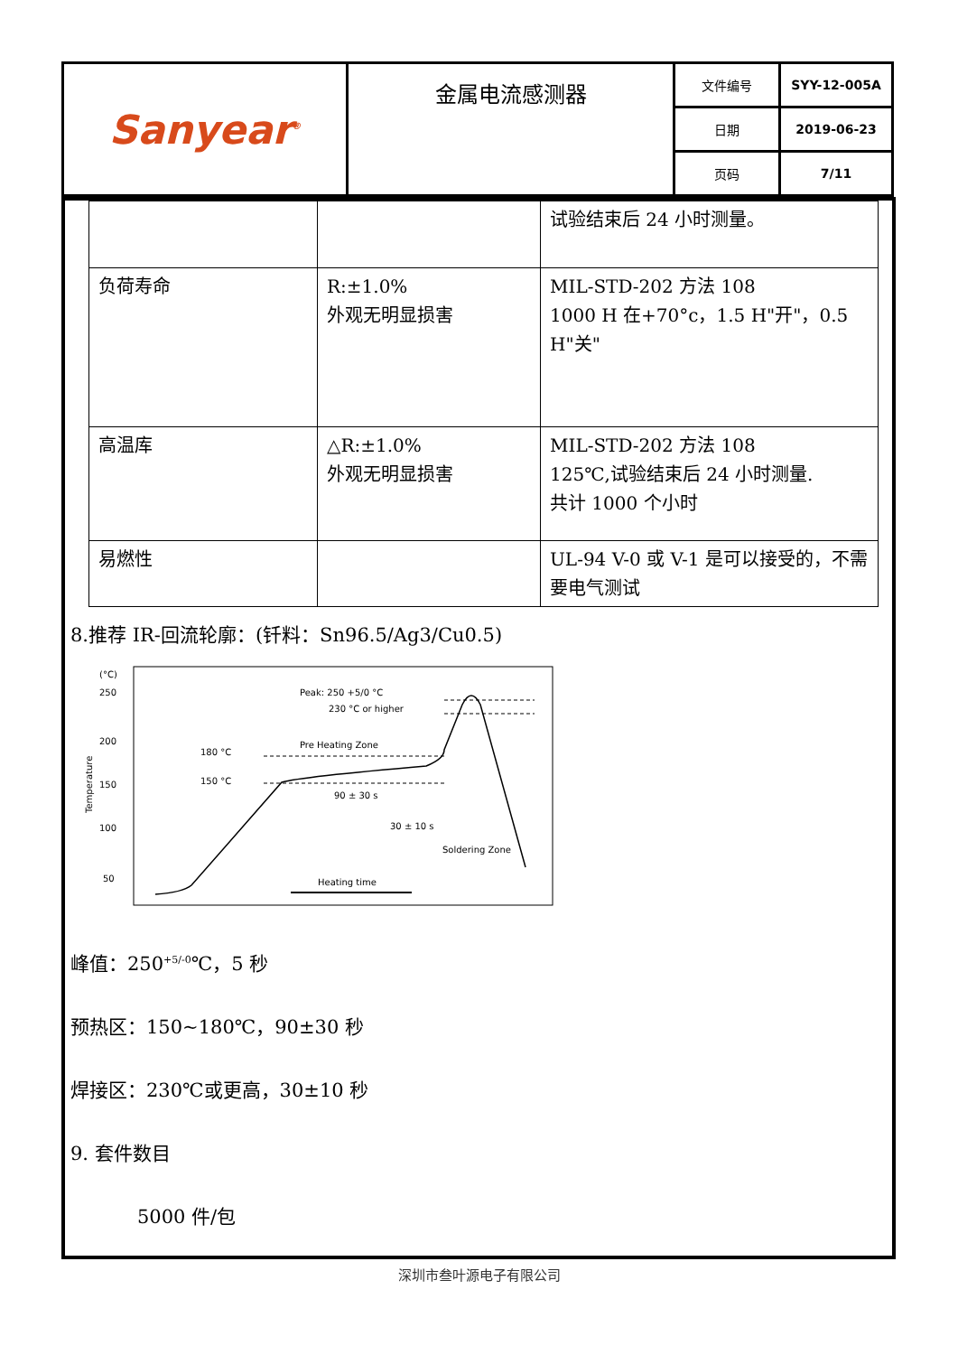| Sanyear<sup>®</sup> | 金属电流感测器 | 文件编号 | SYY-12-005A |
| | | 日期 | 2019-06-23 |
| | | 页码 | 7/11 |
| | | 试验结束后 24 小时测量。 |
| 负荷寿命 | R:±1.0% 外观无明显损害 | MIL-STD-202 方法 108 1000 H 在+70°c，1.5 H"开"，0.5 H"关" |
| 高温库 | △R:±1.0% 外观无明显损害 | MIL-STD-202 方法 108 125℃,试验结束后 24 小时测量. 共计 1000 个小时 |
| 易燃性 | | UL-94 V-0 或 V-1 是可以接受的，不需要电气测试 |
8.推荐 IR-回流轮廓：(钎料：Sn96.5/Ag3/Cu0.5)
(°C)
250
200
150
100
50
Temperature
Peak: 250 +5/0 °C
230 °C or higher
Pre Heating Zone
180 °C
150 °C
90 ± 30 s
30 ± 10 s
Soldering Zone
Heating time
峰值：250<sup>+5/-0</sup>℃，5 秒
预热区：150~180℃，90±30 秒
焊接区：230℃或更高，30±10 秒
9. 套件数目
5000 件/包
深圳市叁叶源电子有限公司